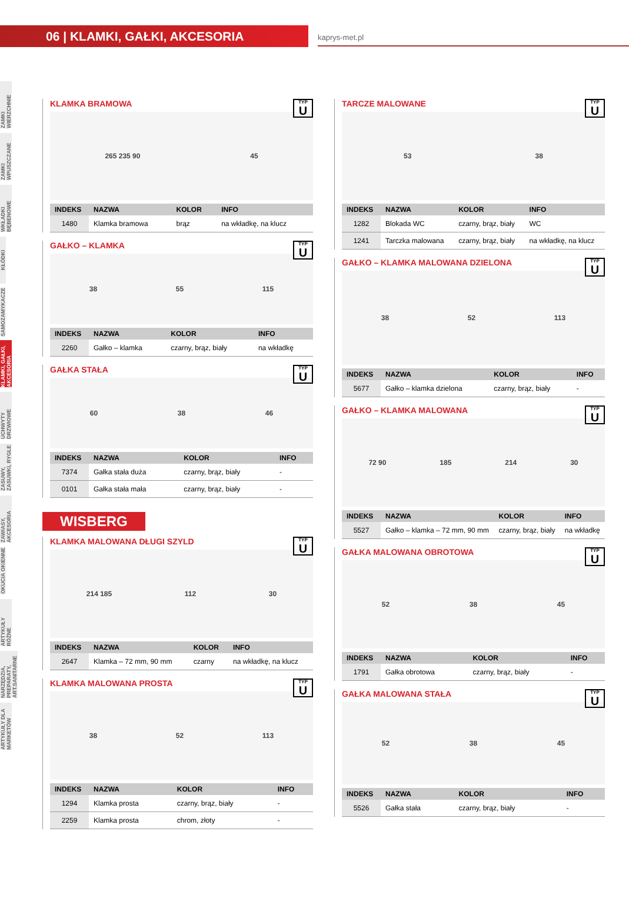06 | KLAMKI, GAŁKI, AKCESORIA
kaprys-met.pl
ZAMKI WIERZCHNIE
ZAMKI WPUSZCZANE
WKŁADKI BĘBENOWE
KŁÓDKI
SAMOZAMYKACZE
KLAMKI, GAŁKI, AKCESORIA
UCHWYTY DRZWIOWE
ZASUWY, ZASUWKI, RYGLE
ZAWIASY, AKCESORIA
OKUCIA OKIENNE
ARTYKUŁY RÓŻNE
NARZĘDZIA, PREPARATY, ART.SANITARNE
ARTYKUŁY DLA MARKETÓW
KLAMKA BRAMOWA
TYP
U
265 235 90 45
| INDEKS | NAZWA | KOLOR | INFO |
| --- | --- | --- | --- |
| 1480 | Klamka bramowa | brąz | na wkładkę, na klucz |
GAŁKO – KLAMKA
TYP
U
38 55 115
| INDEKS | NAZWA | KOLOR | INFO |
| --- | --- | --- | --- |
| 2260 | Gałko – klamka | czarny, brąz, biały | na wkładkę |
GAŁKA STAŁA
TYP
U
60 38 46
| INDEKS | NAZWA | KOLOR | INFO |
| --- | --- | --- | --- |
| 7374 | Gałka stała duża | czarny, brąz, biały | - |
| 0101 | Gałka stała mała | czarny, brąz, biały | - |
WISBERG
KLAMKA MALOWANA DŁUGI SZYLD
TYP
U
214 185 112 30
| INDEKS | NAZWA | KOLOR | INFO |
| --- | --- | --- | --- |
| 2647 | Klamka – 72 mm, 90 mm | czarny | na wkładkę, na klucz |
KLAMKA MALOWANA PROSTA
TYP
U
38 52 113
| INDEKS | NAZWA | KOLOR | INFO |
| --- | --- | --- | --- |
| 1294 | Klamka prosta | czarny, brąz, biały | - |
| 2259 | Klamka prosta | chrom, złoty | - |
TARCZE MALOWANE
TYP
U
53 38
| INDEKS | NAZWA | KOLOR | INFO |
| --- | --- | --- | --- |
| 1282 | Blokada WC | czarny, brąz, biały | WC |
| 1241 | Tarczka malowana | czarny, brąz, biały | na wkładkę, na klucz |
GAŁKO – KLAMKA MALOWANA DZIELONA
TYP
U
38 52 113
| INDEKS | NAZWA | KOLOR | INFO |
| --- | --- | --- | --- |
| 5677 | Gałko – klamka dzielona | czarny, brąz, biały | - |
GAŁKO – KLAMKA MALOWANA
TYP
U
72 90 185 214 30
| INDEKS | NAZWA | KOLOR | INFO |
| --- | --- | --- | --- |
| 5527 | Gałko – klamka – 72 mm, 90 mm | czarny, brąz, biały | na wkładkę |
GAŁKA MALOWANA OBROTOWA
TYP
U
52 38 45
| INDEKS | NAZWA | KOLOR | INFO |
| --- | --- | --- | --- |
| 1791 | Gałka obrotowa | czarny, brąz, biały | - |
GAŁKA MALOWANA STAŁA
TYP
U
52 38 45
| INDEKS | NAZWA | KOLOR | INFO |
| --- | --- | --- | --- |
| 5526 | Gałka stała | czarny, brąz, biały | - |